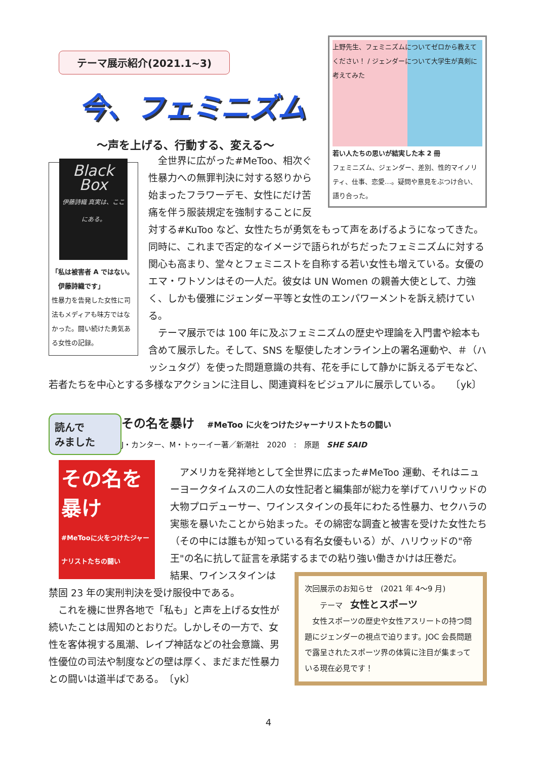テーマ展示紹介(2021.1~3)
今、フェミニズム
～声を上げる、行動する、変える～
上野先生、フェミニズムについてゼロから教えてください！ / ジェンダーについて大学生が真剣に考えてみた
若い人たちの思いが結実した本 2 冊
フェミニズム、ジェンダー、差別、性的マイノリティ、仕事、恋愛…。疑問や意見をぶつけ合い、語り合った。
Black Box
伊藤詩織 真実は、ここにある。
「私は被害者 A ではない。
　伊藤詩織です」
性暴力を告発した女性に司法もメディアも味方ではなかった。闘い続けた勇気ある女性の記録。
　全世界に広がった#MeToo、相次ぐ性暴力への無罪判決に対する怒りから始まったフラワーデモ、女性にだけ苦痛を伴う服装規定を強制することに反対する#KuToo など、女性たちが勇気をもって声をあげるようになってきた。同時に、これまで否定的なイメージで語られがちだったフェミニズムに対する関心も高まり、堂々とフェミニストを自称する若い女性も増えている。女優のエマ・ワトソンはその一人だ。彼女は UN Women の親善大使として、力強く、しかも優雅にジェンダー平等と女性のエンパワーメントを訴え続けている。
　テーマ展示では 100 年に及ぶフェミニズムの歴史や理論を入門書や絵本も含めて展示した。そして、SNS を駆使したオンライン上の署名運動や、＃（ハッシュタグ）を使った問題意識の共有、花を手にして静かに訴えるデモなど、若者たちを中心とする多様なアクションに注目し、関連資料をビジュアルに展示している。　　〔yk〕
読んで
みました
その名を暴け
#MeTooに火をつけたジャーナリストたちの闘い
その名を暴け #MeToo に火をつけたジャーナリストたちの闘い
J・カンター、M・トゥーイー著／新潮社　2020　:　原題　SHE SAID
　アメリカを発祥地として全世界に広まった#MeToo 運動、それはニューヨークタイムスの二人の女性記者と編集部が総力を挙げてハリウッドの大物プロデューサー、ワインスタインの長年にわたる性暴力、セクハラの実態を暴いたことから始まった。その綿密な調査と被害を受けた女性たち（その中には誰もが知っている有名女優もいる）が、ハリウッドの"帝王"の名に抗して証言を承諾するまでの粘り強い働きかけは圧巻だ。
次回展示のお知らせ　(2021 年 4～9 月)
　　テーマ　女性とスポーツ
　女性スポーツの歴史や女性アスリートの持つ問題にジェンダーの視点で迫ります。JOC 会長問題で露呈されたスポーツ界の体質に注目が集まっている現在必見です！
結果、ワインスタインは禁固 23 年の実刑判決を受け服役中である。
　これを機に世界各地で「私も」と声を上げる女性が続いたことは周知のとおりだ。しかしその一方で、女性を客体視する風潮、レイプ神話などの社会意識、男性優位の司法や制度などの壁は厚く、まだまだ性暴力との闘いは道半ばである。　〔yk〕
4